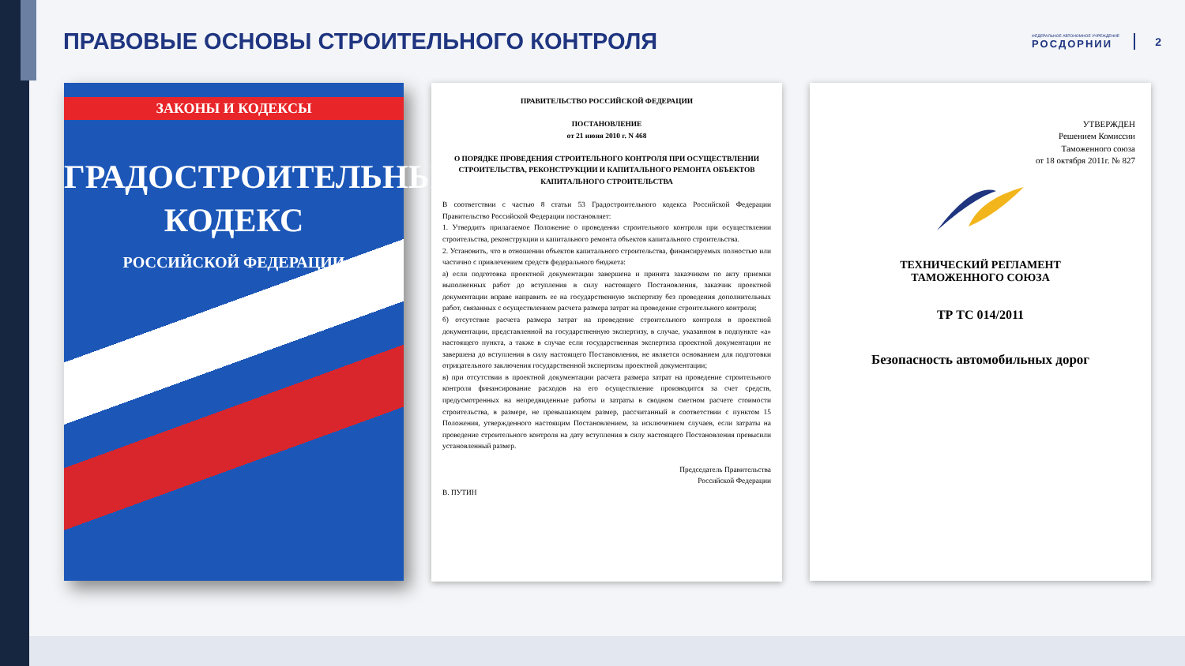ПРАВОВЫЕ ОСНОВЫ СТРОИТЕЛЬНОГО КОНТРОЛЯ
ФЕДЕРАЛЬНОЕ АВТОНОМНОЕ УЧРЕЖДЕНИЕ
РОСДОРНИИ
2
ЗАКОНЫ И КОДЕКСЫ
ГРАДОСТРОИТЕЛЬНЫЙ
КОДЕКС
РОССИЙСКОЙ ФЕДЕРАЦИИ
ПРАВИТЕЛЬСТВО РОССИЙСКОЙ ФЕДЕРАЦИИ
ПОСТАНОВЛЕНИЕ
от 21 июня 2010 г. N 468
О ПОРЯДКЕ ПРОВЕДЕНИЯ СТРОИТЕЛЬНОГО КОНТРОЛЯ ПРИ ОСУЩЕСТВЛЕНИИ СТРОИТЕЛЬСТВА, РЕКОНСТРУКЦИИ И КАПИТАЛЬНОГО РЕМОНТА ОБЪЕКТОВ КАПИТАЛЬНОГО СТРОИТЕЛЬСТВА
В соответствии с частью 8 статьи 53 Градостроительного кодекса Российской Федерации Правительство Российской Федерации постановляет:
1. Утвердить прилагаемое Положение о проведении строительного контроля при осуществлении строительства, реконструкции и капитального ремонта объектов капитального строительства.
2. Установить, что в отношении объектов капитального строительства, финансируемых полностью или частично с привлечением средств федерального бюджета:
а) если подготовка проектной документации завершена и принята заказчиком по акту приемки выполненных работ до вступления в силу настоящего Постановления, заказчик проектной документации вправе направить ее на государственную экспертизу без проведения дополнительных работ, связанных с осуществлением расчета размера затрат на проведение строительного контроля;
б) отсутствие расчета размера затрат на проведение строительного контроля в проектной документации, представленной на государственную экспертизу, в случае, указанном в подпункте «а» настоящего пункта, а также в случае если государственная экспертиза проектной документации не завершена до вступления в силу настоящего Постановления, не является основанием для подготовки отрицательного заключения государственной экспертизы проектной документации;
в) при отсутствии в проектной документации расчета размера затрат на проведение строительного контроля финансирование расходов на его осуществление производится за счет средств, предусмотренных на непредвиденные работы и затраты в сводном сметном расчете стоимости строительства, в размере, не превышающем размер, рассчитанный в соответствии с пунктом 15 Положения, утвержденного настоящим Постановлением, за исключением случаев, если затраты на проведение строительного контроля на дату вступления в силу настоящего Постановления превысили установленный размер.
Председатель Правительства
Российской Федерации
В. ПУТИН
УТВЕРЖДЕН
Решением Комиссии
Таможенного союза
от 18 октября 2011г. № 827
ТЕХНИЧЕСКИЙ РЕГЛАМЕНТ
ТАМОЖЕННОГО СОЮЗА
ТР ТС 014/2011
Безопасность автомобильных дорог